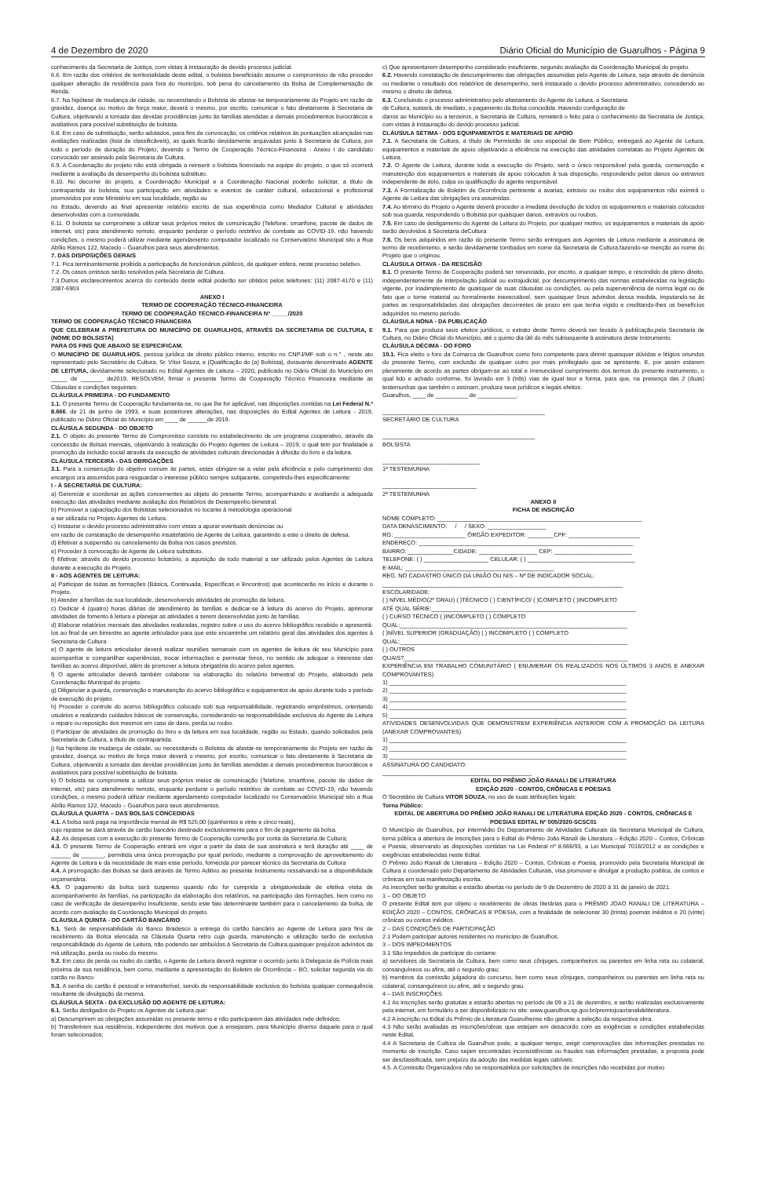4 de Dezembro de 2020 Diário Oficial do Município de Guarulhos - Página 9
conhecimento da Secretaria de Justiça, com vistas à instauração de devido processo judicial.
6.6. Em razão dos critérios de territorialidade deste edital, o bolsista beneficiado assume o compromisso de não proceder qualquer alteração de residência para fora do município, sob pena do cancelamento da Bolsa de Complementação de Renda.
6.7. Na hipótese de mudança de cidade, ou necessitando o Bolsista de afastar-se temporariamente do Projeto em razão de gravidez, doença ou motivo de força maior, deverá o mesmo, por escrito, comunicar o fato diretamente à Secretaria de Cultura, objetivando a tomada das devidas providências junto às famílias atendidas e demais procedimentos burocráticos e avaliativos para possível substituição de bolsista.
6.8. Em caso de substituição, serão adotados, para fins de convocação, os critérios relativos às pontuações alcançadas nas avaliações realizadas (lista de classificáveis), as quais ficarão devidamente arquivadas junto à Secretaria de Cultura, por todo o período de duração do Projeto, devendo o Termo de Cooperação Técnico-Financeira - Anexo I do candidato convocado ser assinado pela Secretaria de Cultura.
6.9. A Coordenação do projeto não está obrigada a reinserir o bolsista licenciado na equipe do projeto, o que só ocorrerá mediante a avaliação de desempenho do bolsista substituto.
6.10. No decorrer do projeto, a Coordenação Municipal e a Coordenação Nacional poderão solicitar, a título de contrapartida do bolsista, sua participação em atividades e eventos de caráter cultural, educacional e profissional promovidos por este Ministério em sua localidade, região ou
no Estado, devendo ao final apresentar relatório escrito de sua experiência como Mediador Cultural e atividades desenvolvidas com a comunidade.
6.11. O bolsista se compromete a utilizar seus próprios meios de comunicação (Telefone, smartfone, pacote de dados de internet, etc) para atendimento remoto, enquanto perdurar o período restritivo de combate ao COVID-19, não havendo condições, o mesmo poderá utilizar mediante agendamento computador localizado no Conservatório Municipal sito a Rua Abílio Ramos 122, Macedo – Guarulhos para seus atendimentos.
7. DAS DISPOSIÇÕES GERAIS
7.1. Fica terminantemente proibida a participação de funcionários públicos, de qualquer esfera, neste processo seletivo.
7.2. Os casos omissos serão resolvidos pela Secretaria de Cultura.
7.3.Outros esclarecimentos acerca do conteúdo deste edital poderão ser obtidos pelos telefones: (11) 2087-4170 e (11) 2087-6903
ANEXO I
TERMO DE COOPERAÇÃO TÉCNICO-FINANCEIRA
TERMO DE COOPERAÇÃO TÉCNICO-FINANCEIRA Nº _____/2020
TERMO DE COOPERAÇÃO TÉCNICO FINANCEIRA
QUE CELEBRAM A PREFEITURA DO MUNICÍPIO DE GUARULHOS, ATRAVÉS DA SECRETARIA DE CULTURA, E (NOME DO BOLSISTA)
PARA OS FINS QUE ABAIXO SE ESPECIFICAM.
O MUNICÍPIO DE GUARULHOS, pessoa jurídica de direito público interno, inscrito no CNPJ/MF sob o n.° , neste ato representado pelo Secretário de Cultura, Sr. Vítor Souza, e (Qualificação do (a) Bolsista), doravante denominado AGENTE DE LEITURA, devidamente selecionado no Edital Agentes de Leitura – 2020, publicado no Diário Oficial do Município em _____ de _______ de2019, RESOLVEM, firmar o presente Termo de Cooperação Técnico Financeira mediante as Cláusulas e condições seguintes:
CLÁUSULA PRIMEIRA - DO FUNDAMENTO
1.1. O presente Termo de Cooperação fundamenta-se, no que lhe for aplicável, nas disposições contidas na Lei Federal N.º 8.666, de 21 de junho de 1993, e suas posteriores alterações, nas disposições do Edital Agentes de Leitura - 2019, publicado no Diário Oficial do Município em ____ de ______de 2019.
CLÁUSULA SEGUNDA - DO OBJETO
2.1. O objeto do presente Termo de Compromisso consiste no estabelecimento de um programa cooperativo, através da concessão de Bolsas mensais, objetivando à realização do Projeto Agentes de Leitura – 2019, o qual tem por finalidade a promoção da inclusão social através da execução de atividades culturais direcionadas à difusão do livro e da leitura.
CLÁUSULA TERCEIRA - DAS OBRIGAÇÕES
3.1. Para a consecução do objetivo comum às partes, estas obrigam-se a velar pela eficiência e pelo cumprimento dos encargos ora assumidos para resguardar o interesse público sempre subjacente, competindo-lhes especificamente:
I - À SECRETARIA DE CULTURA:
a) Gerenciar e coordenar as ações concernentes ao objeto do presente Termo, acompanhando e avaliando a adequada execução das atividades mediante avaliação dos Relatórios de Desempenho bimestral.
b) Promover a capacitação dos Bolsistas selecionados no tocante à metodologia operacional
a ser utilizada no Projeto Agentes de Leitura.
c) Instaurar o devido processo administrativo com vistas a apurar eventuais denúncias ou
em razão de constatação de desempenho insatisfatório de Agente de Leitura, garantindo a este o direito de defesa.
d) Efetivar a suspensão ou cancelamento da Bolsa nos casos previstos.
e) Proceder à convocação de Agente de Leitura substituto.
f) Efetivar, através do devido processo licitatório, a aquisição de todo material a ser utilizado pelos Agentes de Leitura durante a execução do Projeto.
II - AOS AGENTES DE LEITURA:
a) Participar de todas as formações (Básica, Continuada, Específicas e Encontros) que acontecerão no início e durante o Projeto.
b) Atender a famílias de sua localidade, desenvolvendo atividades de promoção da leitura.
c) Dedicar 4 (quatro) horas diárias de atendimento às famílias e dedicar-se à leitura do acervo do Projeto, aprimorar atividades de fomento à leitura e planejar as atividades a serem desenvolvidas junto às famílias.
d) Elaborar relatórios mensais das atividades realizadas, registro sobre o uso do acervo bibliográfico recebido e apresentá-los ao final de um bimestre ao agente articulador para que este encaminhe um relatório geral das atividades dos agentes à Secretaria de Cultura
e) O agente de leitura articulador deverá realizar reuniões semanais com os agentes de leitura de seu Município para acompanhar e compartilhar experiências, trocar informações e permutar livros, no sentido de adequar o interesse das famílias ao acervo disponível, além de promover a leitura obrigatória do acervo pelos agentes.
f) O agente articulador deverá também colaborar na elaboração do relatório bimestral do Projeto, elaborado pela Coordenação Municipal do projeto.
g) Diligenciar a guarda, conservação e manutenção do acervo bibliográfico e equipamentos de apoio durante todo o período de execução do projeto.
h) Proceder o controle do acervo bibliográfico colocado sob sua responsabilidade, registrando empréstimos, orientando usuários e realizando cuidados básicos de conservação, considerando-se responsabilidade exclusiva do Agente de Leitura o reparo ou reposição dos mesmos em caso de dano, perda ou roubo.
i) Participar de atividades de promoção do livro e da leitura em sua localidade, região ou Estado, quando solicitados pela Secretaria de Cultura, a título de contrapartida.
j) Na hipótese de mudança de cidade, ou necessitando o Bolsista de afastar-se temporariamente do Projeto em razão de gravidez, doença ou motivo de força maior deverá o mesmo, por escrito, comunicar o fato diretamente à Secretaria de Cultura, objetivando a tomada das devidas providências junto às famílias atendidas e demais procedimentos burocráticos e avaliativos para possível substituição de bolsista.
k) O bolsista se compromete a utilizar seus próprios meios de comunicação (Telefone, smartfone, pacote de dados de internet, etc) para atendimento remoto, enquanto perdurar o período restritivo de combate ao COVID-19, não havendo condições, o mesmo poderá utilizar mediante agendamento computador localizado no Conservatório Municipal sito a Rua Abílio Ramos 122, Macedo – Guarulhos para seus atendimentos.
CLÁUSULA QUARTA – DAS BOLSAS CONCEDIDAS
4.1. A bolsa será paga na importância mensal de R$ 525,00 (quinhentos e vinte e cinco reais),
cujo repasse se dará através de cartão bancário destinado exclusivamente para o fim de pagamento da bolsa.
4.2. As despesas com a execução do presente Termo de Cooperação correrão por conta da Secretaria de Cultura;
4.3. O presente Termo de Cooperação entrará em vigor a partir da data de sua assinatura e terá duração até ____ de ______ de _______, permitida uma única prorrogação por igual período, mediante a comprovação de aproveitamento do Agente de Leitura e da necessidade de mais esse período, fornecida por parecer técnico da Secretaria de Cultura
4.4. A prorrogação das Bolsas se dará através de Termo Aditivo ao presente Instrumento ressalvando-se a disponibilidade orçamentária.
4.5. O pagamento da bolsa será suspenso quando não for cumprida a obrigatoriedade de efetiva visita de acompanhamento às famílias, na participação da elaboração dos relatórios, na participação das formações, bem como no caso de verificação de desempenho insuficiente, sendo este fato determinante também para o cancelamento da bolsa, de acordo com avaliação da Coordenação Municipal do projeto.
CLÁUSULA QUINTA - DO CARTÃO BANCÁRIO
5.1. Será de responsabilidade do Banco Bradesco a entrega do cartão bancário ao Agente de Leitura para fins de recebimento da Bolsa elencada na Cláusula Quarta retro cuja guarda, manutenção e utilização serão de exclusiva responsabilidade do Agente de Leitura, não podendo ser atribuídos à Secretaria de Cultura,quaisquer prejuízos advindos da má utilização, perda ou roubo do mesmo.
5.2. Em caso de perda ou roubo do cartão, o Agente de Leitura deverá registrar o ocorrido junto à Delegacia de Polícia mais próxima de sua residência, bem como, mediante a apresentação do Boletim de Ocorrência – BO, solicitar segunda via do cartão no Banco.
5.3. A senha do cartão é pessoal e intransferível, sendo de responsabilidade exclusiva do bolsista qualquer consequência resultante de divulgação da mesma.
CLÁUSULA SEXTA - DA EXCLUSÃO DO AGENTE DE LEITURA:
6.1. Serão desligados do Projeto os Agentes de Leitura que:
a) Descumprirem as obrigações assumidas no presente termo e não participarem das atividades nele definidos;
b) Transferirem sua residência, independente dos motivos que a ensejaram, para Município diverso daquele para o qual foram selecionados;
c) Que apresentarem desempenho considerado insuficiente, segundo avaliação da Coordenação Municipal do projeto.
6.2. Havendo constatação de descumprimento das obrigações assumidas pelo Agente de Leitura, seja através de denúncia ou mediante o resultado dos relatórios de desempenho, será instaurado o devido processo administrativo, concedendo ao mesmo o direito de defesa.
6.3. Concluindo o processo administrativo pelo afastamento do Agente de Leitura, a Secretaria
de Cultura, sustará, de imediato, o pagamento da Bolsa concedida. Havendo configuração de
danos ao Município ou a terceiros, a Secretaria de Cultura, remeterá o feito para o conhecimento da Secretaria de Justiça, com vistas à instauração do devido processo judicial.
CLÁUSULA SÉTIMA - DOS EQUIPAMENTOS E MATERIAIS DE APOIO
7.1. A Secretaria de Cultura, a título de Permissão de uso especial de Bem Público, entregará ao Agente de Leitura, equipamentos e materiais de apoio objetivando a eficiência na execução das atividades correlatas ao Projeto Agentes de Leitura.
7.2. O Agente de Leitura, durante toda a execução do Projeto, será o único responsável pela guarda, conservação e manutenção dos equipamentos e materiais de apoio colocados à sua disposição, respondendo pelos danos ou extravios independente de dolo, culpa ou qualificação do agente responsável.
7.3. A Formalização de Boletim de Ocorrência pertinente a avarias, extravio ou roubo dos equipamentos não eximirá o Agente de Leitura das obrigações ora assumidas.
7.4. Ao término do Projeto o Agente deverá proceder a imediata devolução de todos os equipamentos e materiais colocados sob sua guarda, respondendo o Bolsista por quaisquer danos, extravios ou roubos.
7.5. Em caso de desligamento do Agente de Leitura do Projeto, por qualquer motivo, os equipamentos e materiais de apoio serão devolvidos à Secretaria deCultura
7.6. Os bens adquiridos em razão do presente Termo serão entregues aos Agentes de Leitura mediante a assinatura de termo de recebimento, e serão devidamente tombados em nome da Secretaria de Cultura,fazendo-se menção ao nome do Projeto que o originou.
CLÁUSULA OITAVA - DA RESCISÃO
8.1. O presente Termo de Cooperação poderá ser renunciado, por escrito, a qualquer tempo, e rescindido de pleno direito, independentemente de interpelação judicial ou extrajudicial, por descumprimento das normas estabelecidas na legislação vigente, por inadimplemento de quaisquer de suas cláusulas ou condições, ou pela superveniência de norma legal ou de fato que o torne material ou formalmente inexecutável, sem quaisquer ônus advindos dessa medida, imputando-se às partes as responsabilidades das obrigações decorrentes de prazo em que tenha vigido e creditando-lhes os benefícios adquiridos no mesmo período.
CLÁUSULA NONA - DA PUBLICAÇÃO
9.1. Para que produza seus efeitos jurídicos, o extrato deste Termo deverá ser levado à publicação,pela Secretaria de Cultura, no Diário Oficial do Município, até o quinto dia útil do mês subsequente à assinatura deste Instrumento.
CLÁUSULA DÉCIMA - DO FORO
10.1. Fica eleito o foro da Comarca de Guarulhos como foro competente para dirimir quaisquer dúvidas e litígios oriundos do presente Termo, com exclusão de qualquer outro por mais privilegiado que se apresente. E, por assim estarem plenamente de acordo as partes obrigam-se ao total e irrenunciável cumprimento dos termos do presente instrumento, o qual lido e achado conforme, foi lavrado em 3 (três) vias de igual teor e forma, para que, na presença das 2 (duas) testemunhas que também o assinam, produza seus jurídicos e legais efeitos.
Guarulhos, ____ de __________ de ____________.
__________________________________________________
SECRETÁRIO DE CULTURA
_______________________________________________
BOLSISTA
______________________________
1ª TESTEMUNHA
_____________________________
2ª TESTEMUNHA
ANEXO II
FICHA DE INSCRIÇÃO
NOME COMPLETO: _______________________________________________________________
DATA DENASCIMENTO: / / SEXO: __________________
RG: ______________________ ÓRGÃO EXPEDITOR: ________CPF: ______________________
ENDEREÇO: __________________________________________________________________
BAIRRO: ______________CIDADE: __________________ CEP: ________________________
TELEFONE: ( ) ____________________ CELULAR: ( ) _________________________________
E-MAIL: ______________________________________________
REG. NO CADASTRO ÚNICO DA UNIÃO OU NIS – Nº DE INDICADOR SOCIAL:
__________________________________________________________________________
ESCOLARIDADE:
( ) NÍVEL MÉDIO(2º GRAU) ( )TÉCNICO ( ) CIENTÍFICO/ ( )COMPLETO ( )INCOMPLETO
ATÉ QUAL SÉRIE:_______________________________________________________________
( ) CURSO TÉCNICO ( )INCOMPLETO ( ) COMPLETO
QUAL:______________________________________________________________________
( )NÍVEL SUPERIOR (GRADUAÇÃO) ( ) INCOMPLETO ( ) COMPLETO
QUAL:______________________________________________________________________
( ) OUTROS
QUAIS?_____________________________________________________________________
EXPERIÊNCIA EM TRABALHO COMUNITÁRIO ( ENUMERAR OS REALIZADOS NOS ÚLTIMOS 3 ANOS E ANEXAR COMPROVANTES)
1) _________________________________________________________________________
2) _________________________________________________________________________
3) _________________________________________________________________________
4) _________________________________________________________________________
5) _________________________________________________________________________
ATIVIDADES DESENVOLVIDAS QUE DEMONSTREM EXPERIÊNCIA ANTERIOR COM A PROMOÇÃO DA LEITURA (ANEXAR COMPROVANTES)
1) _________________________________________________________________________
2) _________________________________________________________________________
3) _________________________________________________________________________
ASSINATURA DO CANDIDATO:
______________________________________________
EDITAL DO PRÊMIO JOÃO RANALI DE LITERATURA
EDIÇÃO 2020 - CONTOS, CRÔNICAS E POESIAS
O Secretário de Cultura VITOR SOUZA, no uso de suas atribuições legais:
Torna Público:
EDITAL DE ABERTURA DO PRÊMIO JOÃO RANALI DE LITERATURA EDIÇÃO 2020 - CONTOS, CRÔNICAS E POESIAS EDITAL Nº 005/2020-SCSC01
O Município de Guarulhos, por intermédio Do Departamento de Atividades Culturais da Secretaria Municipal de Cultura, torna pública a abertura de inscrições para o Edital do Prêmio João Ranali de Literatura – Edição 2020 – Contos, Crônicas e Poesia, observando as disposições contidas na Lei Federal nº 8.666/93, a Lei Municipal 7016/2012 e as condições e exigências estabelecidas neste Edital.
O Prêmio João Ranali de Literatura – Edição 2020 – Contos, Crônicas e Poesia, promovido pela Secretaria Municipal de Cultura e coordenado pelo Departamento de Atividades Culturais, visa promover e divulgar a produção poética, de contos e crônicas em sua manifestação escrita.
As inscrições serão gratuitas e estarão abertas no período de 9 de Dezembro de 2020 á 31 de janeiro de 2021.
1 – DO OBJETO
O presente Edital tem por objeto o recebimento de obras literárias para o PRÊMIO JOAO RANALI DE LITERATURA – EDIÇÃO 2020 – CONTOS, CRÔNICAS E POESIA, com a finalidade de selecionar 30 (trinta) poemas inéditos e 20 (vinte) crônicas ou contos inéditos.
2 – DAS CONDIÇÕES DE PARTICIPAÇÃO
2.1 Podem participar autores residentes no município de Guarulhos.
3 – DOS IMPEDIMENTOS
3.1 São impedidos de participar do certame:
a) servidores da Secretaria de Cultura, bem como seus cônjuges, companheiros ou parentes em linha reta ou colateral, consanguíneos ou afins, até o segundo grau;
b) membros da comissão julgadora do concurso, bem como seus cônjuges, companheiros ou parentes em linha reta ou colateral, consanguíneos ou afins, até o segundo grau.
4 – DAS INSCRIÇÕES
4.1 As inscrições serão gratuitas e estarão abertas no período de 09 a 21 de dezembro, e serão realizadas exclusivamente pela internet, em formulário a ser disponibilizado no site: www.guarulhos.sp.gov.br/premiojoaoranalideliteratura.
4.2 A inscrição no Edital do Prêmio de Literatura Guarulhense não garante a seleção da respectiva obra.
4.3 Não serão avaliadas as inscrições/obras que estejam em desacordo com as exigências e condições estabelecidas neste Edital.
4.4 A Secretaria de Cultura de Guarulhos pode, a qualquer tempo, exigir comprovações das informações prestadas no momento de inscrição. Caso sejam encontradas inconsistências ou fraudes nas informações prestadas, a proposta pode ser desclassificada, sem prejuízo da adoção das medidas legais cabíveis.
4.5. A Comissão Organizadora não se responsabiliza por solicitações de inscrições não recebidas por motivo